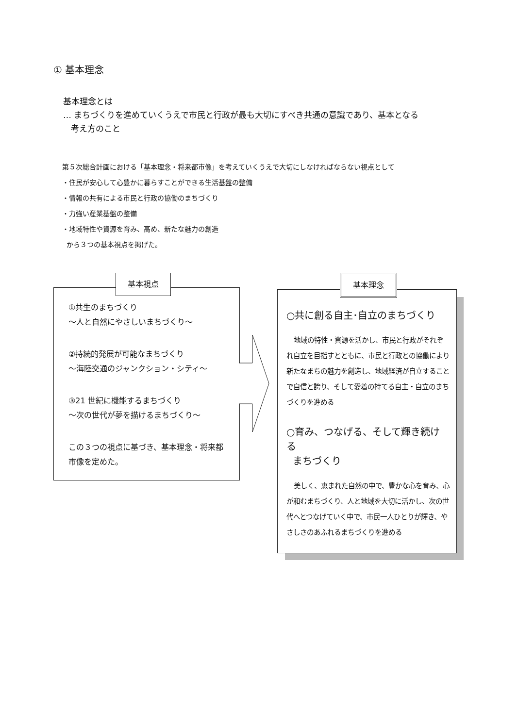① 基本理念
基本理念とは
… まちづくりを進めていくうえで市民と行政が最も大切にすべき共通の意識であり、基本となる
考え方のこと
第５次総合計画における「基本理念・将来都市像」を考えていくうえで大切にしなければならない視点として
・住民が安心して心豊かに暮らすことができる生活基盤の整備
・情報の共有による市民と行政の協働のまちづくり
・力強い産業基盤の整備
・地域特性や資源を育み、高め、新たな魅力の創造
から３つの基本視点を掲げた。
①共生のまちづくり
～人と自然にやさしいまちづくり～
②持続的発展が可能なまちづくり
～海陸交通のジャンクション・シティ～
③21 世紀に機能するまちづくり
～次の世代が夢を描けるまちづくり～
この３つの視点に基づき、基本理念・将来都市像を定めた。
基本視点
○共に創る自主･自立のまちづくり
地域の特性・資源を活かし、市民と行政がそれぞれ自立を目指すとともに、市民と行政との協働により新たなまちの魅力を創造し、地域経済が自立することで自信と誇り、そして愛着の持てる自主・自立のまちづくりを進める
○育み、つなげる、そして輝き続ける
まちづくり
美しく、恵まれた自然の中で、豊かな心を育み、心が和むまちづくり、人と地域を大切に活かし、次の世代へとつなげていく中で、市民一人ひとりが輝き、やさしさのあふれるまちづくりを進める
基本理念